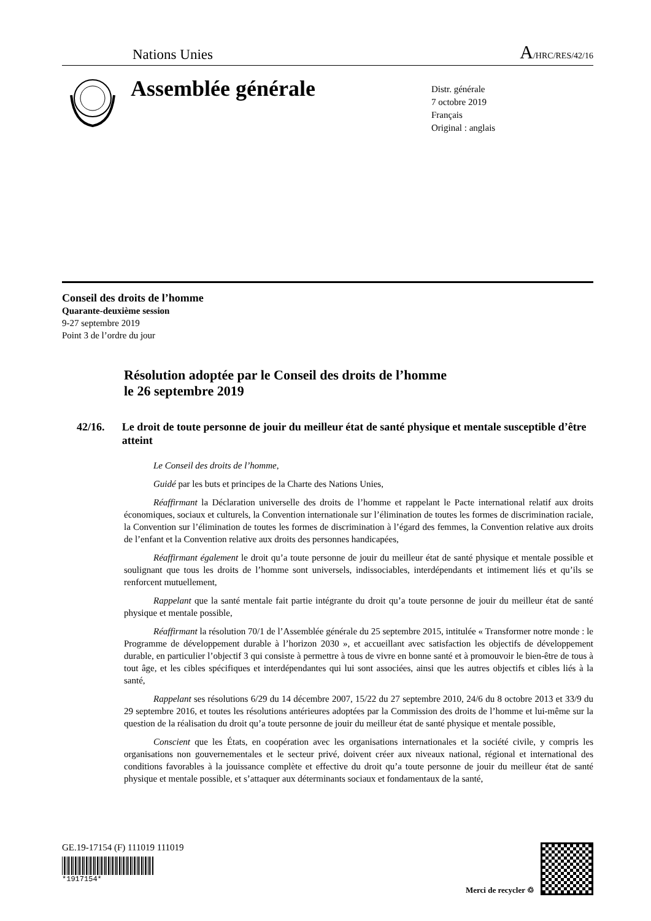Nations Unies
A/HRC/RES/42/16
Assemblée générale
Distr. générale
7 octobre 2019
Français
Original : anglais
Conseil des droits de l’homme
Quarante-deuxième session
9-27 septembre 2019
Point 3 de l’ordre du jour
Résolution adoptée par le Conseil des droits de l’homme
le 26 septembre 2019
42/16. Le droit de toute personne de jouir du meilleur état de santé physique et mentale susceptible d’être atteint
Le Conseil des droits de l’homme,
Guidé par les buts et principes de la Charte des Nations Unies,
Réaffirmant la Déclaration universelle des droits de l’homme et rappelant le Pacte international relatif aux droits économiques, sociaux et culturels, la Convention internationale sur l’élimination de toutes les formes de discrimination raciale, la Convention sur l’élimination de toutes les formes de discrimination à l’égard des femmes, la Convention relative aux droits de l’enfant et la Convention relative aux droits des personnes handicapées,
Réaffirmant également le droit qu’a toute personne de jouir du meilleur état de santé physique et mentale possible et soulignant que tous les droits de l’homme sont universels, indissociables, interdépendants et intimement liés et qu’ils se renforcent mutuellement,
Rappelant que la santé mentale fait partie intégrante du droit qu’a toute personne de jouir du meilleur état de santé physique et mentale possible,
Réaffirmant la résolution 70/1 de l’Assemblée générale du 25 septembre 2015, intitulée « Transformer notre monde : le Programme de développement durable à l’horizon 2030 », et accueillant avec satisfaction les objectifs de développement durable, en particulier l’objectif 3 qui consiste à permettre à tous de vivre en bonne santé et à promouvoir le bien-être de tous à tout âge, et les cibles spécifiques et interdépendantes qui lui sont associées, ainsi que les autres objectifs et cibles liés à la santé,
Rappelant ses résolutions 6/29 du 14 décembre 2007, 15/22 du 27 septembre 2010, 24/6 du 8 octobre 2013 et 33/9 du 29 septembre 2016, et toutes les résolutions antérieures adoptées par la Commission des droits de l’homme et lui-même sur la question de la réalisation du droit qu’a toute personne de jouir du meilleur état de santé physique et mentale possible,
Conscient que les États, en coopération avec les organisations internationales et la société civile, y compris les organisations non gouvernementales et le secteur privé, doivent créer aux niveaux national, régional et international des conditions favorables à la jouissance complète et effective du droit qu’a toute personne de jouir du meilleur état de santé physique et mentale possible, et s’attaquer aux déterminants sociaux et fondamentaux de la santé,
GE.19-17154 (F) 111019 111019
*1917154*
Merci de recycler ♲